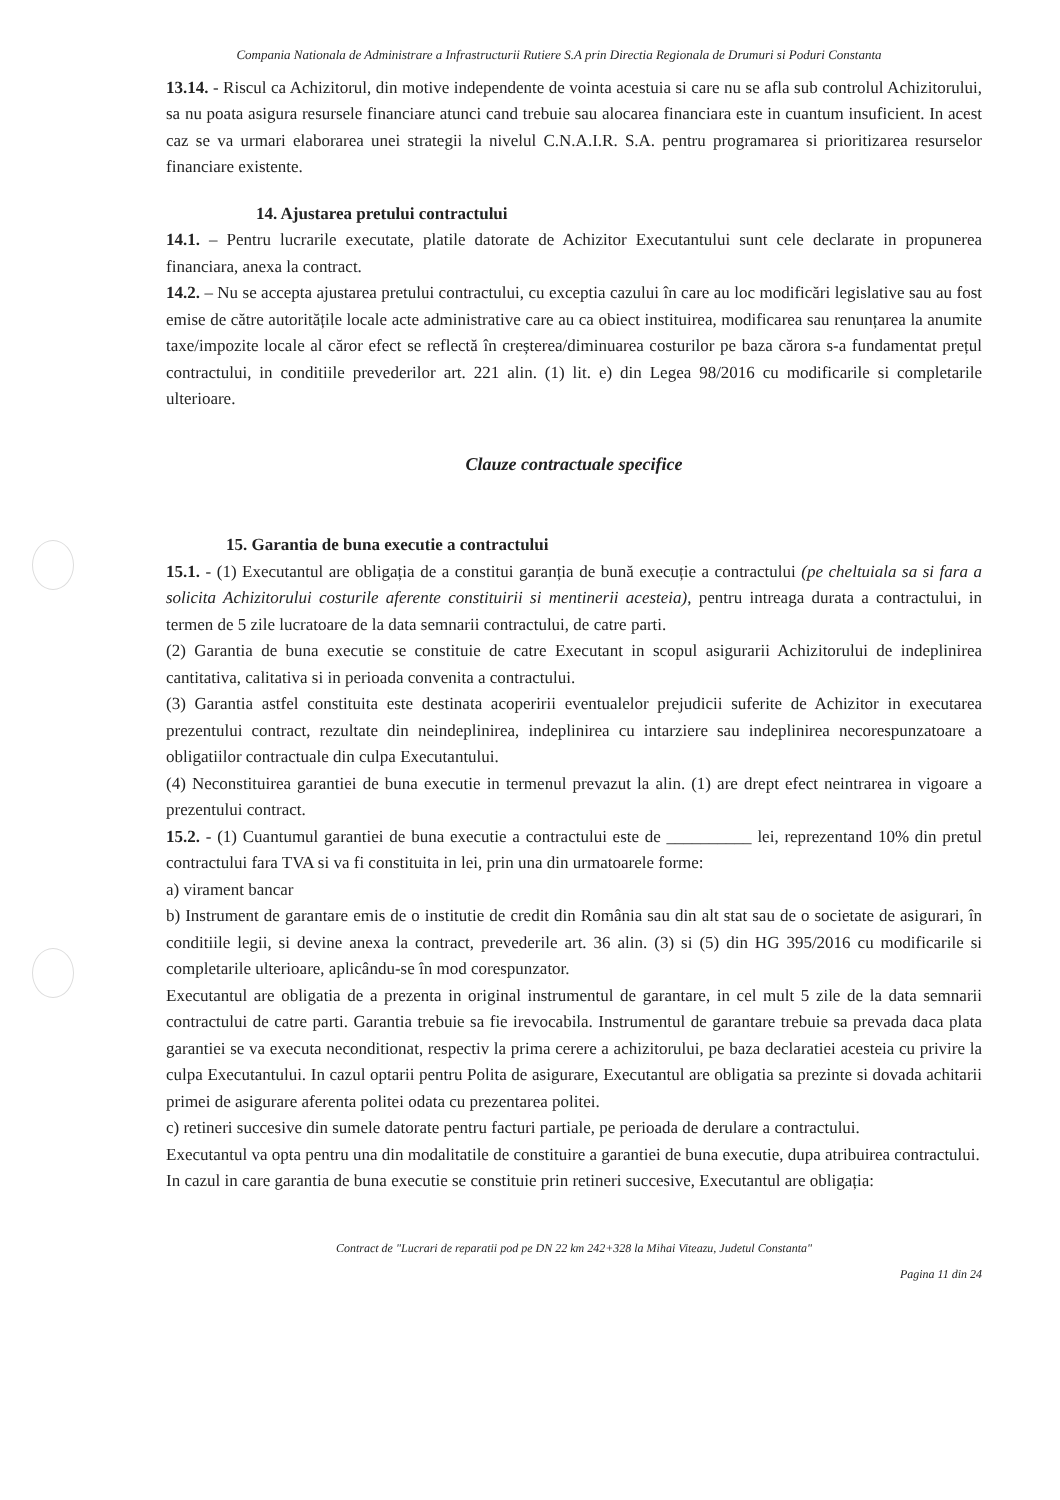Compania Nationala de Administrare a Infrastructurii Rutiere S.A prin Directia Regionala de Drumuri si Poduri Constanta
13.14. - Riscul ca Achizitorul, din motive independente de vointa acestuia si care nu se afla sub controlul Achizitorului, sa nu poata asigura resursele financiare atunci cand trebuie sau alocarea financiara este in cuantum insuficient. In acest caz se va urmari elaborarea unei strategii la nivelul C.N.A.I.R. S.A. pentru programarea si prioritizarea resurselor financiare existente.
14. Ajustarea pretului contractului
14.1. – Pentru lucrarile executate, platile datorate de Achizitor Executantului sunt cele declarate in propunerea financiara, anexa la contract.
14.2. – Nu se accepta ajustarea pretului contractului, cu exceptia cazului în care au loc modificări legislative sau au fost emise de către autoritățile locale acte administrative care au ca obiect instituirea, modificarea sau renunțarea la anumite taxe/impozite locale al căror efect se reflectă în creșterea/diminuarea costurilor pe baza cărora s-a fundamentat prețul contractului, in conditiile prevederilor art. 221 alin. (1) lit. e) din Legea 98/2016 cu modificarile si completarile ulterioare.
Clauze contractuale specifice
15. Garantia de buna executie a contractului
15.1. - (1) Executantul are obligația de a constitui garanția de bună execuție a contractului (pe cheltuiala sa si fara a solicita Achizitorului costurile aferente constituirii si mentinerii acesteia), pentru intreaga durata a contractului, in termen de 5 zile lucratoare de la data semnarii contractului, de catre parti.
(2) Garantia de buna executie se constituie de catre Executant in scopul asigurarii Achizitorului de indeplinirea cantitativa, calitativa si in perioada convenita a contractului.
(3) Garantia astfel constituita este destinata acoperirii eventualelor prejudicii suferite de Achizitor in executarea prezentului contract, rezultate din neindeplinirea, indeplinirea cu intarziere sau indeplinirea necorespunzatoare a obligatiilor contractuale din culpa Executantului.
(4) Neconstituirea garantiei de buna executie in termenul prevazut la alin. (1) are drept efect neintrarea in vigoare a prezentului contract.
15.2. - (1) Cuantumul garantiei de buna executie a contractului este de __________ lei, reprezentand 10% din pretul contractului fara TVA si va fi constituita in lei, prin una din urmatoarele forme:
a) virament bancar
b) Instrument de garantare emis de o institutie de credit din România sau din alt stat sau de o societate de asigurari, în conditiile legii, si devine anexa la contract, prevederile art. 36 alin. (3) si (5) din HG 395/2016 cu modificarile si completarile ulterioare, aplicându-se în mod corespunzator.
Executantul are obligatia de a prezenta in original instrumentul de garantare, in cel mult 5 zile de la data semnarii contractului de catre parti. Garantia trebuie sa fie irevocabila. Instrumentul de garantare trebuie sa prevada daca plata garantiei se va executa neconditionat, respectiv la prima cerere a achizitorului, pe baza declaratiei acesteia cu privire la culpa Executantului. In cazul optarii pentru Polita de asigurare, Executantul are obligatia sa prezinte si dovada achitarii primei de asigurare aferenta politei odata cu prezentarea politei.
c) retineri succesive din sumele datorate pentru facturi partiale, pe perioada de derulare a contractului.
Executantul va opta pentru una din modalitatile de constituire a garantiei de buna executie, dupa atribuirea contractului.
In cazul in care garantia de buna executie se constituie prin retineri succesive, Executantul are obligația:
Contract de "Lucrari de reparatii pod pe DN 22 km 242+328 la Mihai Viteazu, Judetul Constanta"
Pagina 11 din 24